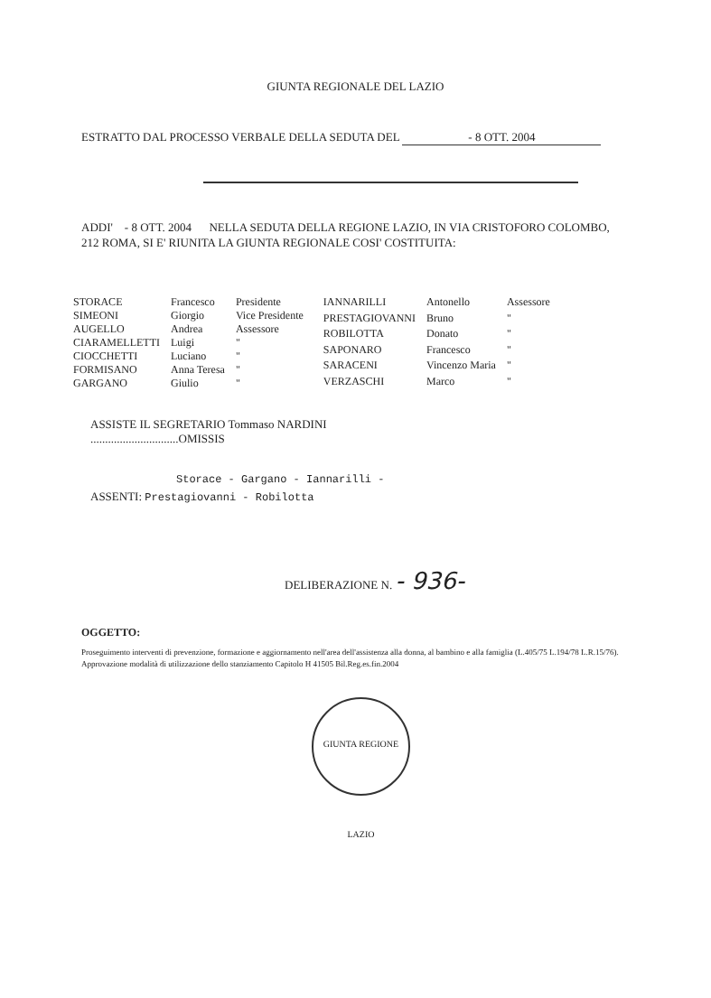GIUNTA REGIONALE DEL LAZIO
ESTRATTO DAL PROCESSO VERBALE DELLA SEDUTA DEL - 8 OTT. 2004
ADDI' - 8 OTT. 2004 NELLA SEDUTA DELLA REGIONE LAZIO, IN VIA CRISTOFORO COLOMBO, 212 ROMA, SI E' RIUNITA LA GIUNTA REGIONALE COSI' COSTITUITA:
| STORACE | Francesco | Presidente |
| SIMEONI | Giorgio | Vice Presidente |
| AUGELLO | Andrea | Assessore |
| CIARAMELLETTI | Luigi | " |
| CIOCCHETTI | Luciano | " |
| FORMISANO | Anna Teresa | " |
| GARGANO | Giulio | " |
| IANNARILLI | Antonello | Assessore |
| PRESTAGIOVANNI | Bruno | " |
| ROBILOTTA | Donato | " |
| SAPONARO | Francesco | " |
| SARACENI | Vincenzo Maria | " |
| VERZASCHI | Marco | " |
ASSISTE IL SEGRETARIO Tommaso NARDINI
..............................OMISSIS
Storace - Gargano - Iannarilli -
ASSENTI: Prestagiovanni - Robilotta
DELIBERAZIONE N. - 936-
OGGETTO:
Proseguimento interventi di prevenzione, formazione e aggiornamento nell'area dell'assistenza alla donna, al bambino e alla famiglia (L.405/75 L.194/78 L.R.15/76). Approvazione modalità di utilizzazione dello stanziamento Capitolo H 41505 Bil.Reg.es.fin.2004
GIUNTA REGIONE LAZIO